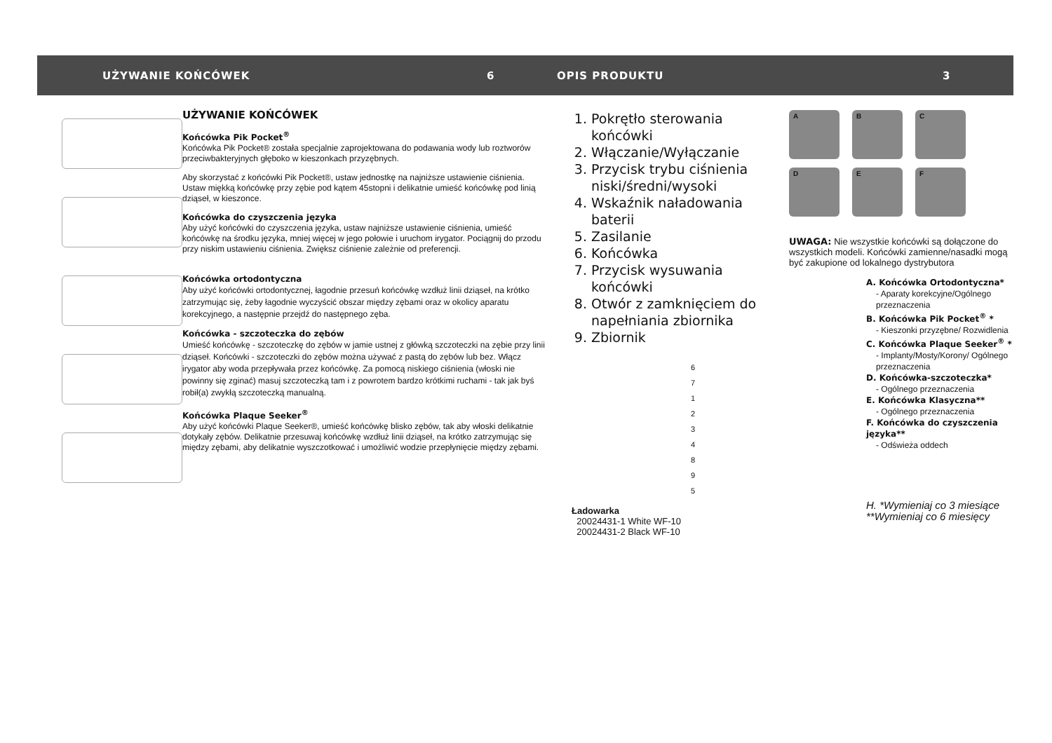UŻYWANIE KOŃCÓWEK 6 OPIS PRODUKTU 3
UŻYWANIE KOŃCÓWEK
Końcówka Pik Pocket<sup>®</sup>
Końcówka Pik Pocket® została specjalnie zaprojektowana do podawania wody lub roztworów przeciwbakteryjnych głęboko w kieszonkach przyzębnych.
Aby skorzystać z końcówki Pik Pocket®, ustaw jednostkę na najniższe ustawienie ciśnienia. Ustaw miękką końcówkę przy zębie pod kątem 45stopni i delikatnie umieść końcówkę pod linią dziąseł, w kieszonce.
Końcówka do czyszczenia języka
Aby użyć końcówki do czyszczenia języka, ustaw najniższe ustawienie ciśnienia, umieść końcówkę na środku języka, mniej więcej w jego połowie i uruchom irygator. Pociągnij do przodu przy niskim ustawieniu ciśnienia. Zwiększ ciśnienie zależnie od preferencji.
Końcówka ortodontyczna
Aby użyć końcówki ortodontycznej, łagodnie przesuń końcówkę wzdłuż linii dziąseł, na krótko zatrzymując się, żeby łagodnie wyczyścić obszar między zębami oraz w okolicy aparatu korekcyjnego, a następnie przejdź do następnego zęba.
Końcówka - szczoteczka do zębów
Umieść końcówkę - szczoteczkę do zębów w jamie ustnej z główką szczoteczki na zębie przy linii dziąseł. Końcówki - szczoteczki do zębów można używać z pastą do zębów lub bez. Włącz irygator aby woda przepływała przez końcówkę. Za pomocą niskiego ciśnienia (włoski nie powinny się zginać) masuj szczoteczką tam i z powrotem bardzo krótkimi ruchami - tak jak byś robił(a) zwykłą szczoteczką manualną.
Końcówka Plaque Seeker<sup>®</sup>
Aby użyć końcówki Plaque Seeker®, umieść końcówkę blisko zębów, tak aby włoski delikatnie dotykały zębów. Delikatnie przesuwaj końcówkę wzdłuż linii dziąseł, na krótko zatrzymując się między zębami, aby delikatnie wyszczotkować i umożliwić wodzie przepłynięcie między zębami.
1. Pokrętło sterowania końcówki
2. Włączanie/Wyłączanie
3. Przycisk trybu ciśnienia niski/średni/wysoki
4. Wskaźnik naładowania baterii
5. Zasilanie
6. Końcówka
7. Przycisk wysuwania końcówki
8. Otwór z zamknięciem do napełniania zbiornika
9. Zbiornik
6
7
1
2
3
4
8
9
5
Ładowarka
20024431-1 White WF-10
20024431-2 Black WF-10
A
B
C
D
E
F
UWAGA: Nie wszystkie końcówki są dołączone do wszystkich modeli. Końcówki zamienne/nasadki mogą być zakupione od lokalnego dystrybutora
A. Końcówka Ortodontyczna*
- Aparaty korekcyjne/Ogólnego przeznaczenia
B. Końcówka Pik Pocket<sup>®</sup> *
- Kieszonki przyzębne/ Rozwidlenia
C. Końcówka Plaque Seeker<sup>®</sup> *
- Implanty/Mosty/Korony/ Ogólnego przeznaczenia
D. Końcówka-szczoteczka*
- Ogólnego przeznaczenia
E. Końcówka Klasyczna**
- Ogólnego przeznaczenia
F. Końcówka do czyszczenia języka**
- Odświeża oddech
H. *Wymieniaj co 3 miesiące
**Wymieniaj co 6 miesięcy